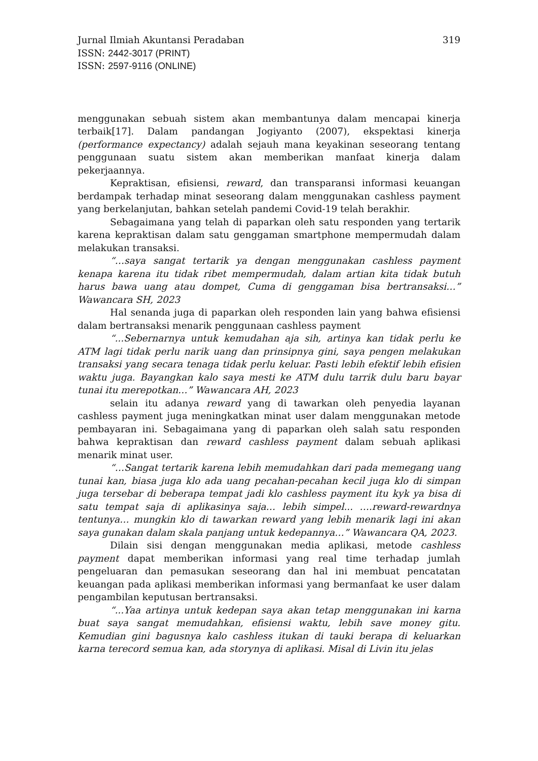Jurnal Ilmiah Akuntansi Peradaban 319
ISSN: 2442-3017 (PRINT)
ISSN: 2597-9116 (ONLINE)
menggunakan sebuah sistem akan membantunya dalam mencapai kinerja terbaik[17]. Dalam pandangan Jogiyanto (2007), ekspektasi kinerja (performance expectancy) adalah sejauh mana keyakinan seseorang tentang penggunaan suatu sistem akan memberikan manfaat kinerja dalam pekerjaannya.
Kepraktisan, efisiensi, reward, dan transparansi informasi keuangan berdampak terhadap minat seseorang dalam menggunakan cashless payment yang berkelanjutan, bahkan setelah pandemi Covid-19 telah berakhir.
Sebagaimana yang telah di paparkan oleh satu responden yang tertarik karena kepraktisan dalam satu genggaman smartphone mempermudah dalam melakukan transaksi.
“…saya sangat tertarik ya dengan menggunakan cashless payment kenapa karena itu tidak ribet mempermudah, dalam artian kita tidak butuh harus bawa uang atau dompet, Cuma di genggaman bisa bertransaksi…” Wawancara SH, 2023
Hal senanda juga di paparkan oleh responden lain yang bahwa efisiensi dalam bertransaksi menarik penggunaan cashless payment
“...Sebernarnya untuk kemudahan aja sih, artinya kan tidak perlu ke ATM lagi tidak perlu narik uang dan prinsipnya gini, saya pengen melakukan transaksi yang secara tenaga tidak perlu keluar. Pasti lebih efektif lebih efisien waktu juga. Bayangkan kalo saya mesti ke ATM dulu tarrik dulu baru bayar tunai itu merepotkan…” Wawancara AH, 2023
selain itu adanya reward yang di tawarkan oleh penyedia layanan cashless payment juga meningkatkan minat user dalam menggunakan metode pembayaran ini. Sebagaimana yang di paparkan oleh salah satu responden bahwa kepraktisan dan reward cashless payment dalam sebuah aplikasi menarik minat user.
“…Sangat tertarik karena lebih memudahkan dari pada memegang uang tunai kan, biasa juga klo ada uang pecahan-pecahan kecil juga klo di simpan juga tersebar di beberapa tempat jadi klo cashless payment itu kyk ya bisa di satu tempat saja di aplikasinya saja… lebih simpel... ….reward-rewardnya tentunya… mungkin klo di tawarkan reward yang lebih menarik lagi ini akan saya gunakan dalam skala panjang untuk kedepannya…” Wawancara QA, 2023.
Dilain sisi dengan menggunakan media aplikasi, metode cashless payment dapat memberikan informasi yang real time terhadap jumlah pengeluaran dan pemasukan seseorang dan hal ini membuat pencatatan keuangan pada aplikasi memberikan informasi yang bermanfaat ke user dalam pengambilan keputusan bertransaksi.
“...Yaa artinya untuk kedepan saya akan tetap menggunakan ini karna buat saya sangat memudahkan, efisiensi waktu, lebih save money gitu. Kemudian gini bagusnya kalo cashless itukan di tauki berapa di keluarkan karna terecord semua kan, ada storynya di aplikasi. Misal di Livin itu jelas